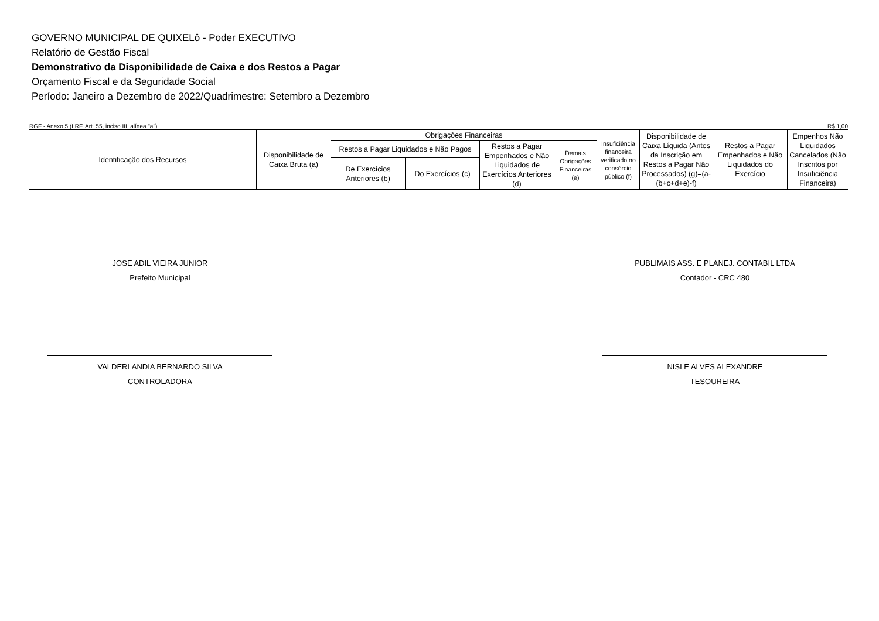GOVERNO MUNICIPAL DE QUIXELô - Poder EXECUTIVO
Relatório de Gestão Fiscal
Demonstrativo da Disponibilidade de Caixa e dos Restos a Pagar
Orçamento Fiscal e da Seguridade Social
Período: Janeiro a Dezembro de 2022/Quadrimestre: Setembro a Dezembro
RGF - Anexo 5 (LRF, Art. 55, inciso III, alínea "a") R$ 1,00
| Identificação dos Recursos | Disponibilidade de Caixa Bruta (a) | Obrigações Financeiras | | | | Insuficiência financeira verificado no consórcio público (f) | Disponibilidade de Caixa Líquida (Antes da Inscrição em Restos a Pagar Não Processados) (g)=(a-(b+c+d+e)-f) | Restos a Pagar Empenhados e Não Liquidados do Exercício | Empenhos Não Liquidados Cancelados (Não Inscritos por Insuficiência Financeira) |
| --- | --- | --- | --- | --- | --- | --- | --- | --- | --- |
| | | Restos a Pagar Liquidados e Não Pagos | | Restos a Pagar Empenhados e Não Liquidados de Exercícios Anteriores (d) | Demais Obrigações Financeiras (e) | | | | |
| | | De Exercícios Anteriores (b) | Do Exercícios (c) | | | | | | |
JOSE ADIL VIEIRA JUNIOR
Prefeito Municipal
PUBLIMAIS ASS. E PLANEJ. CONTABIL LTDA
Contador - CRC 480
VALDERLANDIA BERNARDO SILVA
CONTROLADORA
NISLE ALVES ALEXANDRE
TESOUREIRA